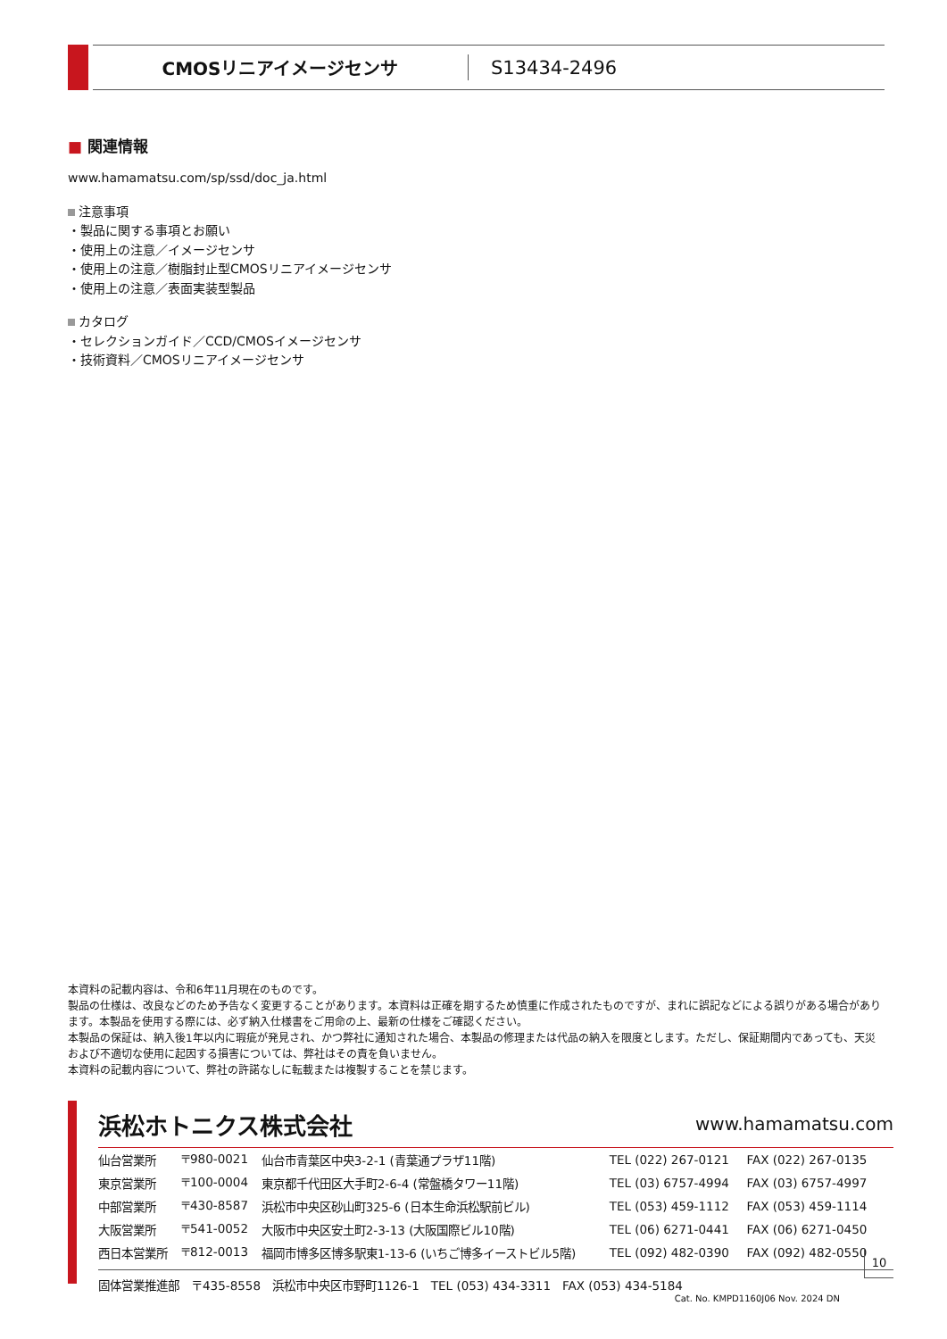CMOSリニアイメージセンサ S13434-2496
■ 関連情報
www.hamamatsu.com/sp/ssd/doc_ja.html
注意事項
・製品に関する事項とお願い
・使用上の注意／イメージセンサ
・使用上の注意／樹脂封止型CMOSリニアイメージセンサ
・使用上の注意／表面実装型製品
カタログ
・セレクションガイド／CCD/CMOSイメージセンサ
・技術資料／CMOSリニアイメージセンサ
本資料の記載内容は、令和6年11月現在のものです。
製品の仕様は、改良などのため予告なく変更することがあります。本資料は正確を期するため慎重に作成されたものですが、まれに誤記などによる誤りがある場合があります。本製品を使用する際には、必ず納入仕様書をご用命の上、最新の仕様をご確認ください。
本製品の保証は、納入後1年以内に瑕疵が発見され、かつ弊社に通知された場合、本製品の修理または代品の納入を限度とします。ただし、保証期間内であっても、天災および不適切な使用に起因する損害については、弊社はその責を負いません。
本資料の記載内容について、弊社の許諾なしに転載または複製することを禁じます。
浜松ホトニクス株式会社 www.hamamatsu.com
| 仙台営業所 | 〒980-0021 | 仙台市青葉区中央3-2-1 (青葉通プラザ11階) | TEL (022) 267-0121 | FAX (022) 267-0135 |
| 東京営業所 | 〒100-0004 | 東京都千代田区大手町2-6-4 (常盤橋タワー11階) | TEL (03) 6757-4994 | FAX (03) 6757-4997 |
| 中部営業所 | 〒430-8587 | 浜松市中央区砂山町325-6 (日本生命浜松駅前ビル) | TEL (053) 459-1112 | FAX (053) 459-1114 |
| 大阪営業所 | 〒541-0052 | 大阪市中央区安土町2-3-13 (大阪国際ビル10階) | TEL (06) 6271-0441 | FAX (06) 6271-0450 |
| 西日本営業所 | 〒812-0013 | 福岡市博多区博多駅東1-13-6 (いちご博多イーストビル5階) | TEL (092) 482-0390 | FAX (092) 482-0550 |
固体営業推進部　〒435-8558　浜松市中央区市野町1126-1　TEL (053) 434-3311　FAX (053) 434-5184
Cat. No. KMPD1160J06 Nov. 2024 DN
10